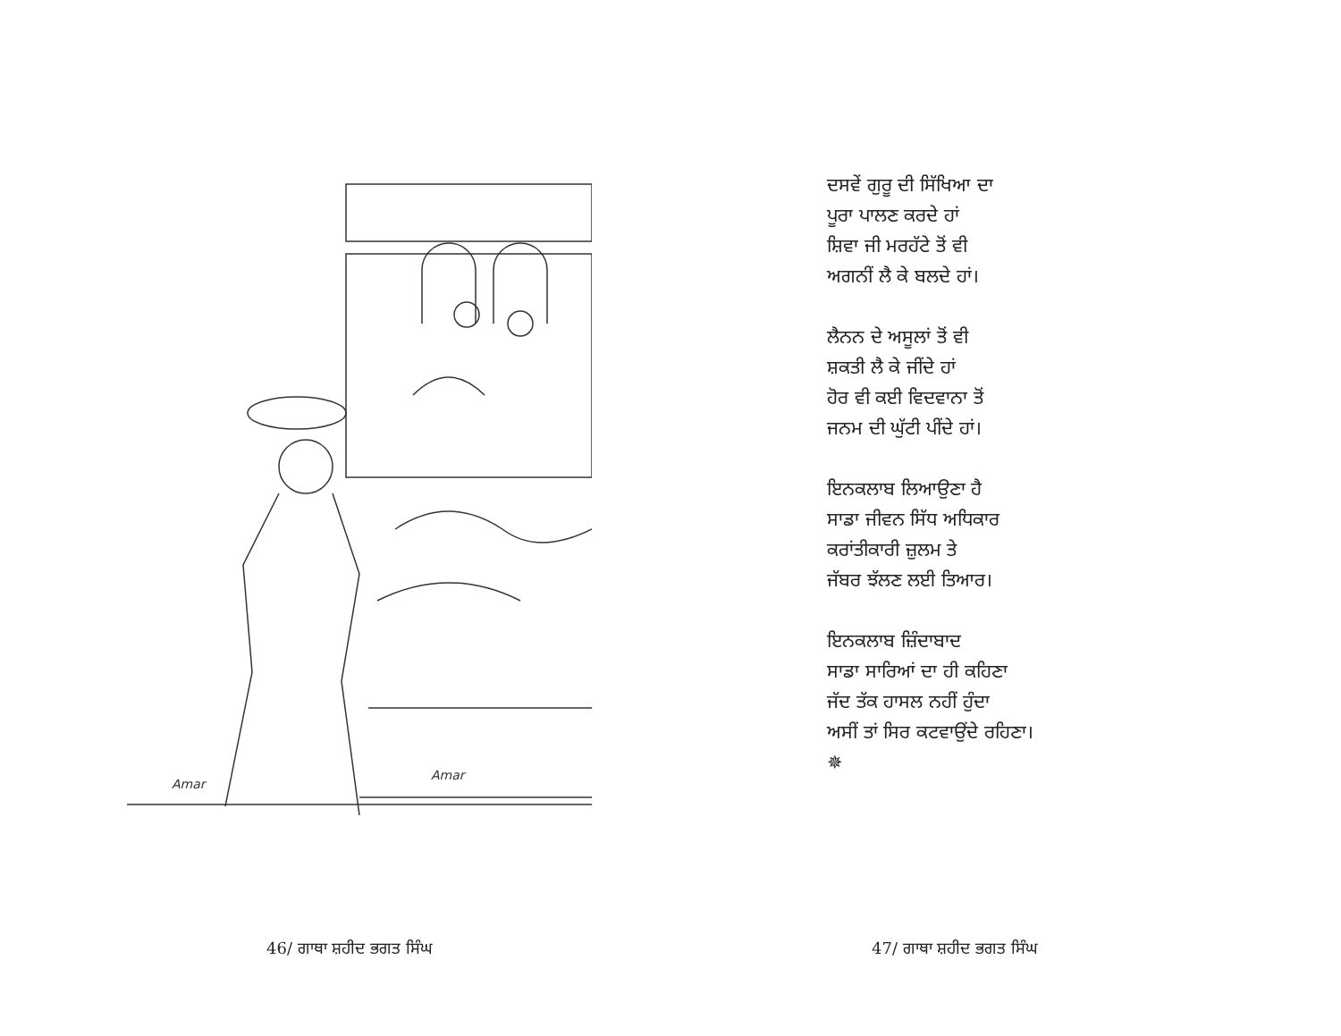Amar
Amar
46/ ਗਾਥਾ ਸ਼ਹੀਦ ਭਗਤ ਸਿੰਘ
ਦਸਵੇਂ ਗੁਰੂ ਦੀ ਸਿੱਖਿਆ ਦਾ
ਪੂਰਾ ਪਾਲਣ ਕਰਦੇ ਹਾਂ
ਸ਼ਿਵਾ ਜੀ ਮਰਹੱਟੇ ਤੋਂ ਵੀ
ਅਗਨੀਂ ਲੈ ਕੇ ਬਲਦੇ ਹਾਂ।
ਲੈਨਨ ਦੇ ਅਸੂਲਾਂ ਤੋਂ ਵੀ
ਸ਼ਕਤੀ ਲੈ ਕੇ ਜੀਂਦੇ ਹਾਂ
ਹੋਰ ਵੀ ਕਈ ਵਿਦਵਾਨਾ ਤੋਂ
ਜਨਮ ਦੀ ਘੁੱਟੀ ਪੀਂਦੇ ਹਾਂ।
ਇਨਕਲਾਬ ਲਿਆਉਣਾ ਹੈ
ਸਾਡਾ ਜੀਵਨ ਸਿੱਧ ਅਧਿਕਾਰ
ਕਰਾਂਤੀਕਾਰੀ ਜ਼ੁਲਮ ਤੇ
ਜੱਬਰ ਝੱਲਣ ਲਈ ਤਿਆਰ।
ਇਨਕਲਾਬ ਜ਼ਿੰਦਾਬਾਦ
ਸਾਡਾ ਸਾਰਿਆਂ ਦਾ ਹੀ ਕਹਿਣਾ
ਜੱਦ ਤੱਕ ਹਾਸਲ ਨਹੀਂ ਹੁੰਦਾ
ਅਸੀਂ ਤਾਂ ਸਿਰ ਕਟਵਾਉਂਦੇ ਰਹਿਣਾ।
✵
47/ ਗਾਥਾ ਸ਼ਹੀਦ ਭਗਤ ਸਿੰਘ